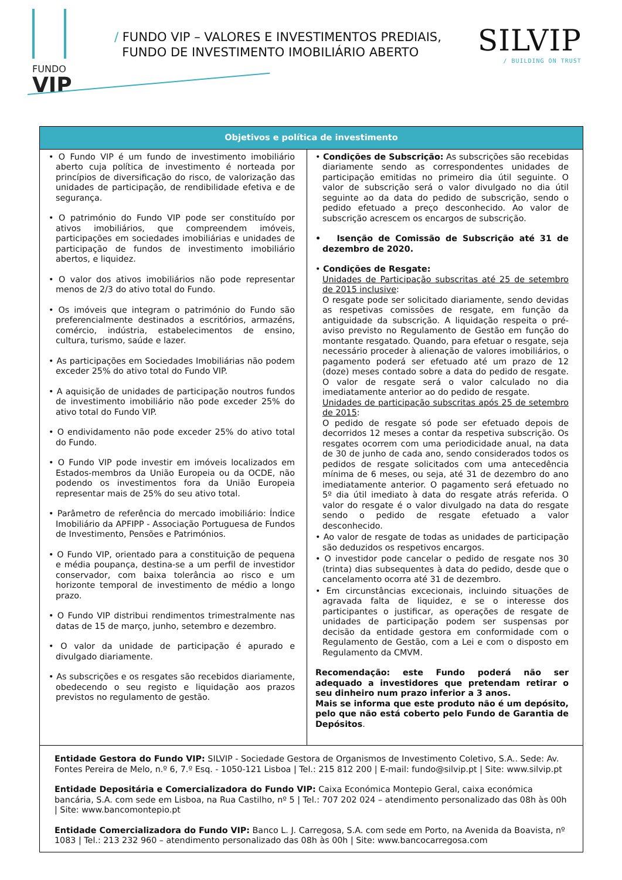FUNDO
VIP
/ FUNDO VIP – VALORES E INVESTIMENTOS PREDIAIS,
FUNDO DE INVESTIMENTO IMOBILIÁRIO ABERTO
SILVIP
/ BUILDING ON TRUST
| Objetivos e política de investimento | |
| --- | --- |
| • O Fundo VIP é um fundo de investimento imobiliário aberto cuja política de investimento é norteada por princípios de diversificação do risco, de valorização das unidades de participação, de rendibilidade efetiva e de segurança. • O património do Fundo VIP pode ser constituído por ativos imobiliários, que compreendem imóveis, participações em sociedades imobiliárias e unidades de participação de fundos de investimento imobiliário abertos, e liquidez. • O valor dos ativos imobiliários não pode representar menos de 2/3 do ativo total do Fundo. • Os imóveis que integram o património do Fundo são preferencialmente destinados a escritórios, armazéns, comércio, indústria, estabelecimentos de ensino, cultura, turismo, saúde e lazer. • As participações em Sociedades Imobiliárias não podem exceder 25% do ativo total do Fundo VIP. • A aquisição de unidades de participação noutros fundos de investimento imobiliário não pode exceder 25% do ativo total do Fundo VIP. • O endividamento não pode exceder 25% do ativo total do Fundo. • O Fundo VIP pode investir em imóveis localizados em Estados-membros da União Europeia ou da OCDE, não podendo os investimentos fora da União Europeia representar mais de 25% do seu ativo total. • Parâmetro de referência do mercado imobiliário: Índice Imobiliário da APFIPP - Associação Portuguesa de Fundos de Investimento, Pensões e Patrimónios. • O Fundo VIP, orientado para a constituição de pequena e média poupança, destina-se a um perfil de investidor conservador, com baixa tolerância ao risco e um horizonte temporal de investimento de médio a longo prazo. • O Fundo VIP distribui rendimentos trimestralmente nas datas de 15 de março, junho, setembro e dezembro. • O valor da unidade de participação é apurado e divulgado diariamente. • As subscrições e os resgates são recebidos diariamente, obedecendo o seu registo e liquidação aos prazos previstos no regulamento de gestão. | • Condições de Subscrição: As subscrições são recebidas diariamente sendo as correspondentes unidades de participação emitidas no primeiro dia útil seguinte. O valor de subscrição será o valor divulgado no dia útil seguinte ao da data do pedido de subscrição, sendo o pedido efetuado a preço desconhecido. Ao valor de subscrição acrescem os encargos de subscrição. • Isenção de Comissão de Subscrição até 31 de dezembro de 2020. • Condições de Resgate: Unidades de Participação subscritas até 25 de setembro de 2015 inclusive : O resgate pode ser solicitado diariamente, sendo devidas as respetivas comissões de resgate, em função da antiguidade da subscrição. A liquidação respeita o pré-aviso previsto no Regulamento de Gestão em função do montante resgatado. Quando, para efetuar o resgate, seja necessário proceder à alienação de valores imobiliários, o pagamento poderá ser efetuado até um prazo de 12 (doze) meses contado sobre a data do pedido de resgate. O valor de resgate será o valor calculado no dia imediatamente anterior ao do pedido de resgate. Unidades de participação subscritas após 25 de setembro de 2015 : O pedido de resgate só pode ser efetuado depois de decorridos 12 meses a contar da respetiva subscrição. Os resgates ocorrem com uma periodicidade anual, na data de 30 de junho de cada ano, sendo considerados todos os pedidos de resgate solicitados com uma antecedência mínima de 6 meses, ou seja, até 31 de dezembro do ano imediatamente anterior. O pagamento será efetuado no 5º dia útil imediato à data do resgate atrás referida. O valor do resgate é o valor divulgado na data do resgate sendo o pedido de resgate efetuado a valor desconhecido. • Ao valor de resgate de todas as unidades de participação são deduzidos os respetivos encargos. • O investidor pode cancelar o pedido de resgate nos 30 (trinta) dias subsequentes à data do pedido, desde que o cancelamento ocorra até 31 de dezembro. • Em circunstâncias excecionais, incluindo situações de agravada falta de liquidez, e se o interesse dos participantes o justificar, as operações de resgate de unidades de participação podem ser suspensas por decisão da entidade gestora em conformidade com o Regulamento de Gestão, com a Lei e com o disposto em Regulamento da CMVM. Recomendação: este Fundo poderá não ser adequado a investidores que pretendam retirar o seu dinheiro num prazo inferior a 3 anos. Mais se informa que este produto não é um depósito, pelo que não está coberto pelo Fundo de Garantia de Depósitos . |
| Entidade Gestora do Fundo VIP: SILVIP - Sociedade Gestora de Organismos de Investimento Coletivo, S.A.. Sede: Av. Fontes Pereira de Melo, n.º 6, 7.º Esq. - 1050-121 Lisboa / Tel.: 215 812 200 / E-mail: fundo@silvip.pt / Site: www.silvip.pt Entidade Depositária e Comercializadora do Fundo VIP: Caixa Económica Montepio Geral, caixa económica bancária, S.A. com sede em Lisboa, na Rua Castilho, nº 5 / Tel.: 707 202 024 – atendimento personalizado das 08h às 00h / Site: www.bancomontepio.pt Entidade Comercializadora do Fundo VIP: Banco L. J. Carregosa, S.A. com sede em Porto, na Avenida da Boavista, nº 1083 / Tel.: 213 232 960 – atendimento personalizado das 08h às 00h / Site: www.bancocarregosa.com | |